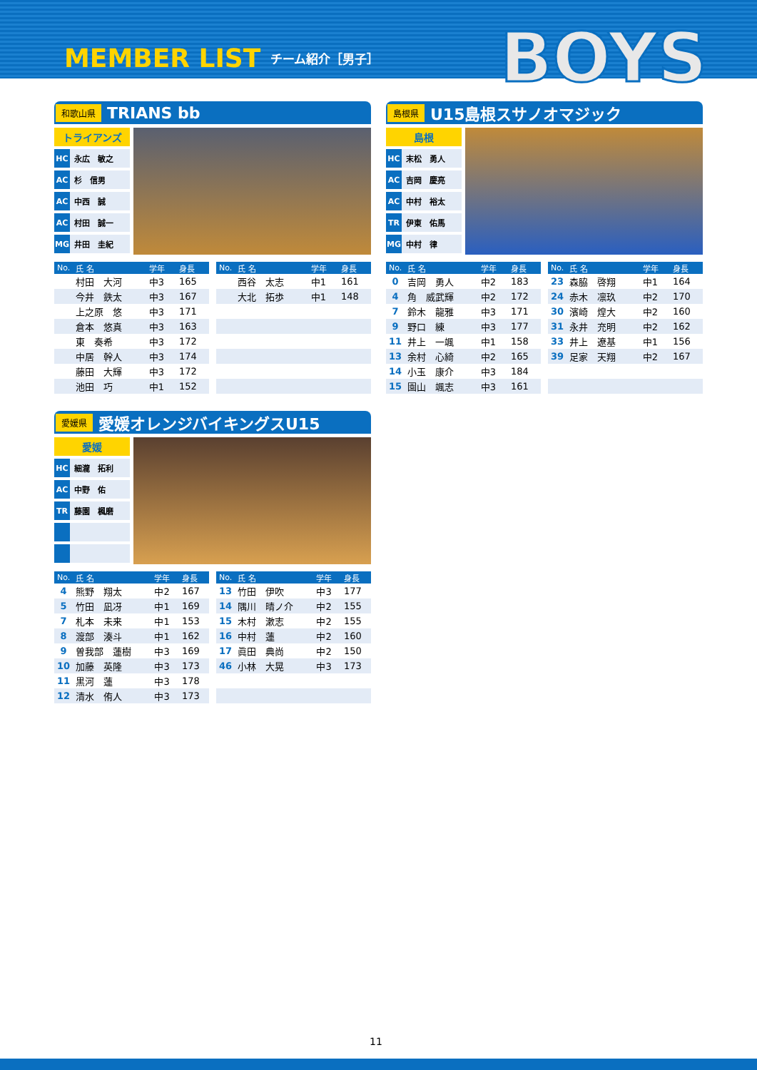MEMBER LIST チーム紹介［男子］
BOYS
和歌山県 TRIANS bb
トライアンズ
HC 永広　敏之
AC 杉　信男
AC 中西　誠
AC 村田　誠一
MG 井田　圭紀
| No. | 氏 名 | 学年 | 身長 |
| --- | --- | --- | --- |
| | 村田 大河 | 中3 | 165 |
| | 今井 鉄太 | 中3 | 167 |
| | 上之原 悠 | 中3 | 171 |
| | 倉本 悠真 | 中3 | 163 |
| | 東 奏希 | 中3 | 172 |
| | 中居 幹人 | 中3 | 174 |
| | 藤田 大輝 | 中3 | 172 |
| | 池田 巧 | 中1 | 152 |
| No. | 氏 名 | 学年 | 身長 |
| --- | --- | --- | --- |
| | 西谷 太志 | 中1 | 161 |
| | 大北 拓歩 | 中1 | 148 |
島根県 U15島根スサノオマジック
島根
HC 末松　勇人
AC 吉岡　慶亮
AC 中村　裕太
TR 伊東　佑馬
MG 中村　律
| No. | 氏 名 | 学年 | 身長 |
| --- | --- | --- | --- |
| 0 | 吉岡 勇人 | 中2 | 183 |
| 4 | 角 威武輝 | 中2 | 172 |
| 7 | 鈴木 龍雅 | 中3 | 171 |
| 9 | 野口 練 | 中3 | 177 |
| 11 | 井上 一颯 | 中1 | 158 |
| 13 | 余村 心綺 | 中2 | 165 |
| 14 | 小玉 康介 | 中3 | 184 |
| 15 | 園山 颯志 | 中3 | 161 |
| No. | 氏 名 | 学年 | 身長 |
| --- | --- | --- | --- |
| 23 | 森脇 啓翔 | 中1 | 164 |
| 24 | 赤木 凛玖 | 中2 | 170 |
| 30 | 濱崎 煌大 | 中2 | 160 |
| 31 | 永井 充明 | 中2 | 162 |
| 33 | 井上 遼基 | 中1 | 156 |
| 39 | 足家 天翔 | 中2 | 167 |
愛媛県 愛媛オレンジバイキングスU15
愛媛
HC 細瀧　拓利
AC 中野　佑
TR 藤園　楓磨
| No. | 氏 名 | 学年 | 身長 |
| --- | --- | --- | --- |
| 4 | 熊野 翔太 | 中2 | 167 |
| 5 | 竹田 凪冴 | 中1 | 169 |
| 7 | 札本 未来 | 中1 | 153 |
| 8 | 渡部 湊斗 | 中1 | 162 |
| 9 | 曽我部 蓮樹 | 中3 | 169 |
| 10 | 加藤 英隆 | 中3 | 173 |
| 11 | 黒河 蓮 | 中3 | 178 |
| 12 | 清水 侑人 | 中3 | 173 |
| No. | 氏 名 | 学年 | 身長 |
| --- | --- | --- | --- |
| 13 | 竹田 伊吹 | 中3 | 177 |
| 14 | 隅川 晴ノ介 | 中2 | 155 |
| 15 | 木村 漱志 | 中2 | 155 |
| 16 | 中村 蓮 | 中2 | 160 |
| 17 | 眞田 典尚 | 中2 | 150 |
| 46 | 小林 大晃 | 中3 | 173 |
11